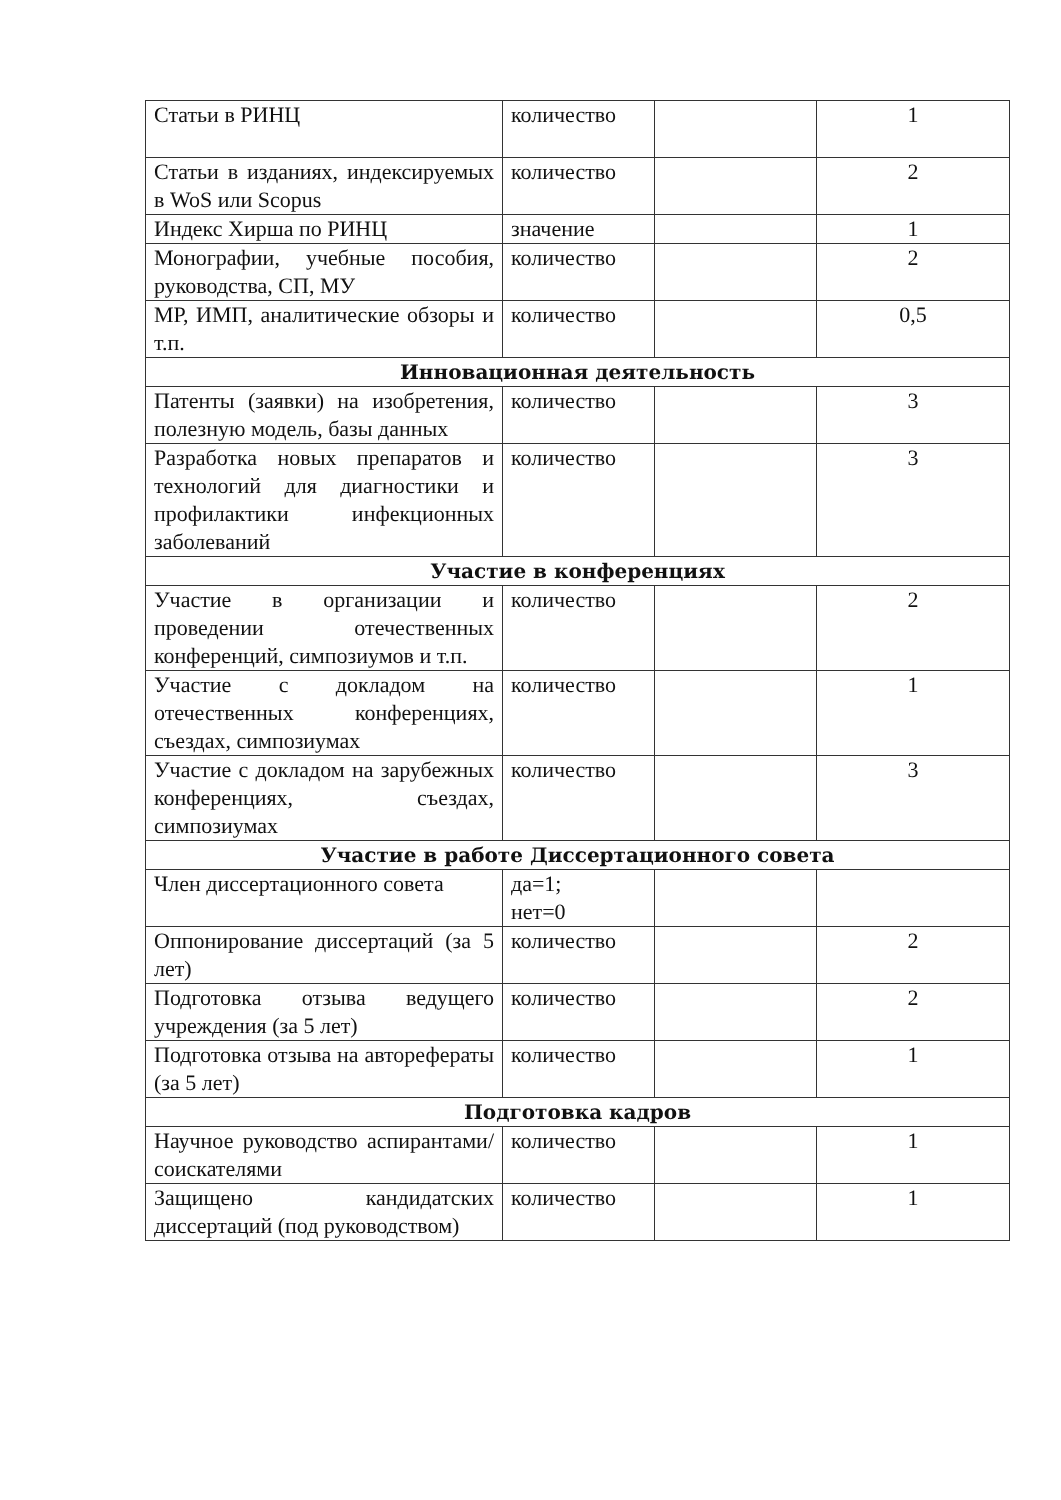| Статьи в РИНЦ | количество | | 1 |
| Статьи в изданиях, индексируемых в WoS или Scopus | количество | | 2 |
| Индекс Хирша по РИНЦ | значение | | 1 |
| Монографии, учебные пособия, руководства, СП, МУ | количество | | 2 |
| МР, ИМП, аналитические обзоры и т.п. | количество | | 0,5 |
| Инновационная деятельность | | | |
| Патенты (заявки) на изобретения, полезную модель, базы данных | количество | | 3 |
| Разработка новых препаратов и технологий для диагностики и профилактики инфекционных заболеваний | количество | | 3 |
| Участие в конференциях | | | |
| Участие в организации и проведении отечественных конференций, симпозиумов и т.п. | количество | | 2 |
| Участие с докладом на отечественных конференциях, съездах, симпозиумах | количество | | 1 |
| Участие с докладом на зарубежных конференциях, съездах, симпозиумах | количество | | 3 |
| Участие в работе Диссертационного совета | | | |
| Член диссертационного совета | да=1; нет=0 | | |
| Оппонирование диссертаций (за 5 лет) | количество | | 2 |
| Подготовка отзыва ведущего учреждения (за 5 лет) | количество | | 2 |
| Подготовка отзыва на авторефераты (за 5 лет) | количество | | 1 |
| Подготовка кадров | | | |
| Научное руководство аспирантами/соискателями | количество | | 1 |
| Защищено кандидатских диссертаций (под руководством) | количество | | 1 |